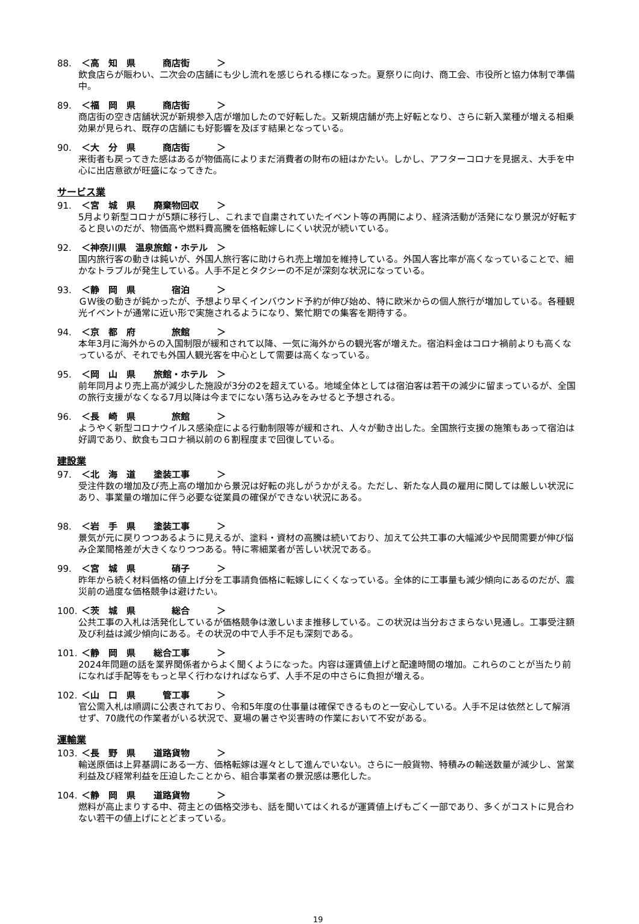88. ＜高　知　県　　　商店街　　　＞
飲食店らが賑わい、二次会の店舗にも少し流れを感じられる様になった。夏祭りに向け、商工会、市役所と協力体制で準備中。
89. ＜福　岡　県　　　商店街　　　＞
商店街の空き店舗状況が新規参入店が増加したので好転した。又新規店舗が売上好転となり、さらに新入業種が増える相乗効果が見られ、既存の店舗にも好影響を及ぼす結果となっている。
90. ＜大　分　県　　　商店街　　　＞
来街者も戻ってきた感はあるが物価高によりまだ消費者の財布の紐はかたい。しかし、アフターコロナを見据え、大手を中心に出店意欲が旺盛になってきた。
サービス業
91. ＜宮　城　県　　廃棄物回収　　＞
5月より新型コロナが5類に移行し、これまで自粛されていたイベント等の再開により、経済活動が活発になり景況が好転すると良いのだが、物価高や燃料費高騰を価格転嫁しにくい状況が続いている。
92. ＜神奈川県　温泉旅館・ホテル　＞
国内旅行客の動きは鈍いが、外国人旅行客に助けられ売上増加を維持している。外国人客比率が高くなっていることで、細かなトラブルが発生している。人手不足とタクシーの不足が深刻な状況になっている。
93. ＜静　岡　県　　　　宿泊　　　＞
ＧＷ後の動きが鈍かったが、予想より早くインバウンド予約が伸び始め、特に欧米からの個人旅行が増加している。各種観光イベントが通常に近い形で実施されるようになり、繁忙期での集客を期待する。
94. ＜京　都　府　　　　旅館　　　＞
本年3月に海外からの入国制限が緩和されて以降、一気に海外からの観光客が増えた。宿泊料金はコロナ禍前よりも高くなっているが、それでも外国人観光客を中心として需要は高くなっている。
95. ＜岡　山　県　　旅館・ホテル　＞
前年同月より売上高が減少した施設が3分の2を超えている。地域全体としては宿泊客は若干の減少に留まっているが、全国の旅行支援がなくなる7月以降は今までにない落ち込みをみせると予想される。
96. ＜長　崎　県　　　　旅館　　　＞
ようやく新型コロナウイルス感染症による行動制限等が緩和され、人々が動き出した。全国旅行支援の施策もあって宿泊は好調であり、飲食もコロナ禍以前の６割程度まで回復している。
建設業
97. ＜北　海　道　　塗装工事　　　＞
受注件数の増加及び売上高の増加から景況は好転の兆しがうかがえる。ただし、新たな人員の雇用に関しては厳しい状況にあり、事業量の増加に伴う必要な従業員の確保ができない状況にある。
98. ＜岩　手　県　　塗装工事　　　＞
景気が元に戻りつつあるように見えるが、塗料・資材の高騰は続いており、加えて公共工事の大幅減少や民間需要が伸び悩み企業間格差が大きくなりつつある。特に零細業者が苦しい状況である。
99. ＜宮　城　県　　　　硝子　　　＞
昨年から続く材料価格の値上げ分を工事請負価格に転嫁しにくくなっている。全体的に工事量も減少傾向にあるのだが、震災前の過度な価格競争は避けたい。
100. ＜茨　城　県　　　　総合　　　＞
公共工事の入札は活発化しているが価格競争は激しいまま推移している。この状況は当分おさまらない見通し。工事受注額及び利益は減少傾向にある。その状況の中で人手不足も深刻である。
101. ＜静　岡　県　　総合工事　　　＞
2024年問題の話を業界関係者からよく聞くようになった。内容は運賃値上げと配達時間の増加。これらのことが当たり前になれば手配等をもっと早く行わなければならず、人手不足の中さらに負担が増える。
102. ＜山　口　県　　　管工事　　　＞
官公需入札は順調に公表されており、令和5年度の仕事量は確保できるものと一安心している。人手不足は依然として解消せず、70歳代の作業者がいる状況で、夏場の暑さや災害時の作業において不安がある。
運輸業
103. ＜長　野　県　　道路貨物　　　＞
輸送原価は上昇基調にある一方、価格転嫁は遅々として進んでいない。さらに一般貨物、特積みの輸送数量が減少し、営業利益及び経常利益を圧迫したことから、組合事業者の景況感は悪化した。
104. ＜静　岡　県　　道路貨物　　　＞
燃料が高止まりする中、荷主との価格交渉も、話を聞いてはくれるが運賃値上げもごく一部であり、多くがコストに見合わない若干の値上げにとどまっている。
19